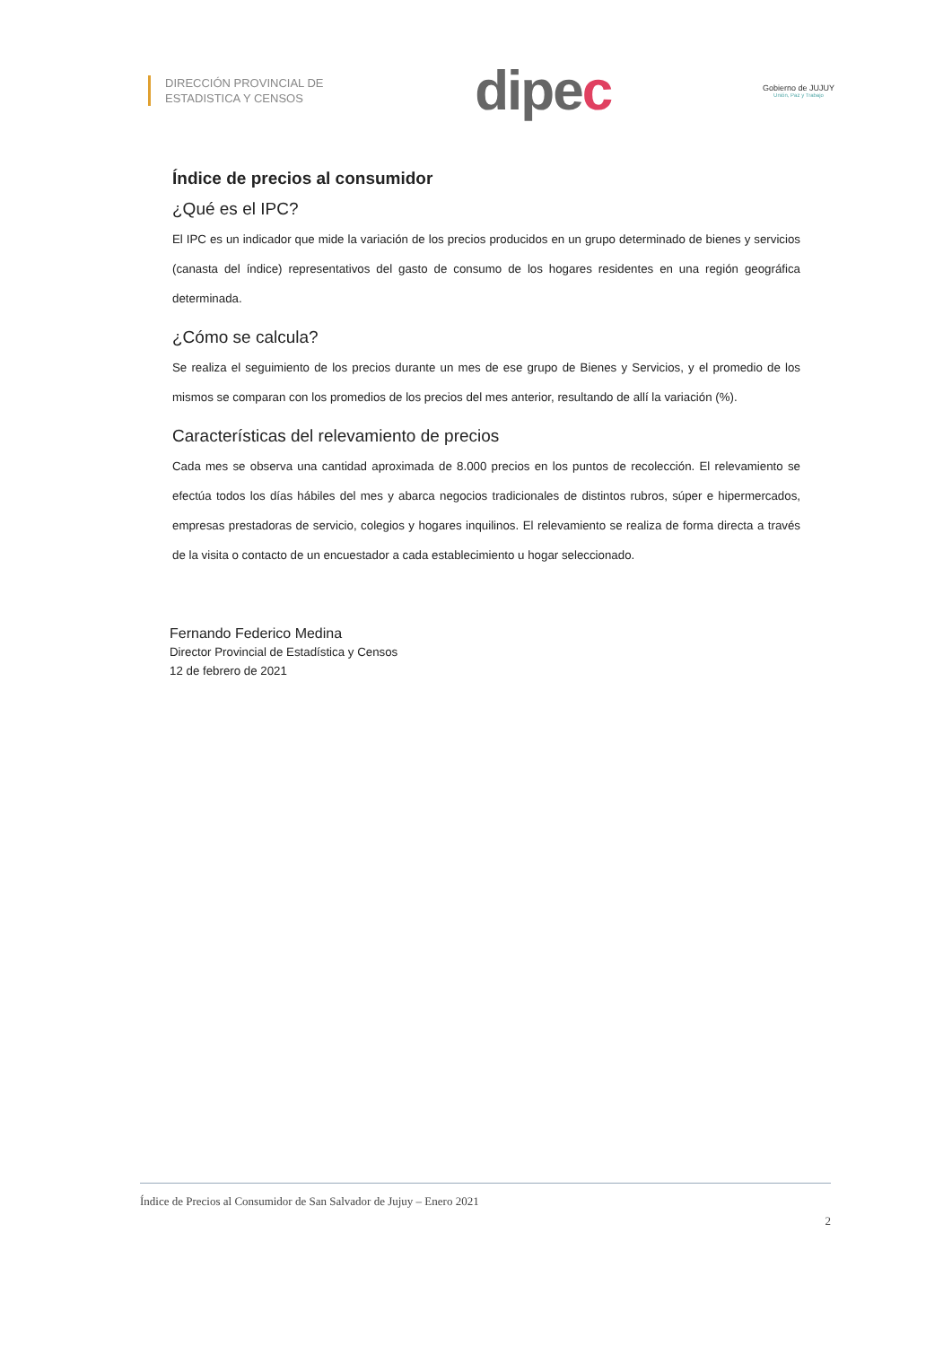DIRECCIÓN PROVINCIAL DE
ESTADISTICA Y CENSOS
dipec
Gobierno de JUJUY
Unión, Paz y Trabajo
Índice de precios al consumidor
¿Qué es el IPC?
El IPC es un indicador que mide la variación de los precios producidos en un grupo determinado de bienes y servicios (canasta del índice) representativos del gasto de consumo de los hogares residentes en una región geográfica determinada.
¿Cómo se calcula?
Se realiza el seguimiento de los precios durante un mes de ese grupo de Bienes y Servicios, y el promedio de los mismos se comparan con los promedios de los precios del mes anterior, resultando de allí la variación (%).
Características del relevamiento de precios
Cada mes se observa una cantidad aproximada de 8.000 precios en los puntos de recolección. El relevamiento se efectúa todos los días hábiles del mes y abarca negocios tradicionales de distintos rubros, súper e hipermercados, empresas prestadoras de servicio, colegios y hogares inquilinos. El relevamiento se realiza de forma directa a través de la visita o contacto de un encuestador a cada establecimiento u hogar seleccionado.
Fernando Federico Medina
Director Provincial de Estadística y Censos
12 de febrero de 2021
Índice de Precios al Consumidor de San Salvador de Jujuy – Enero 2021
2